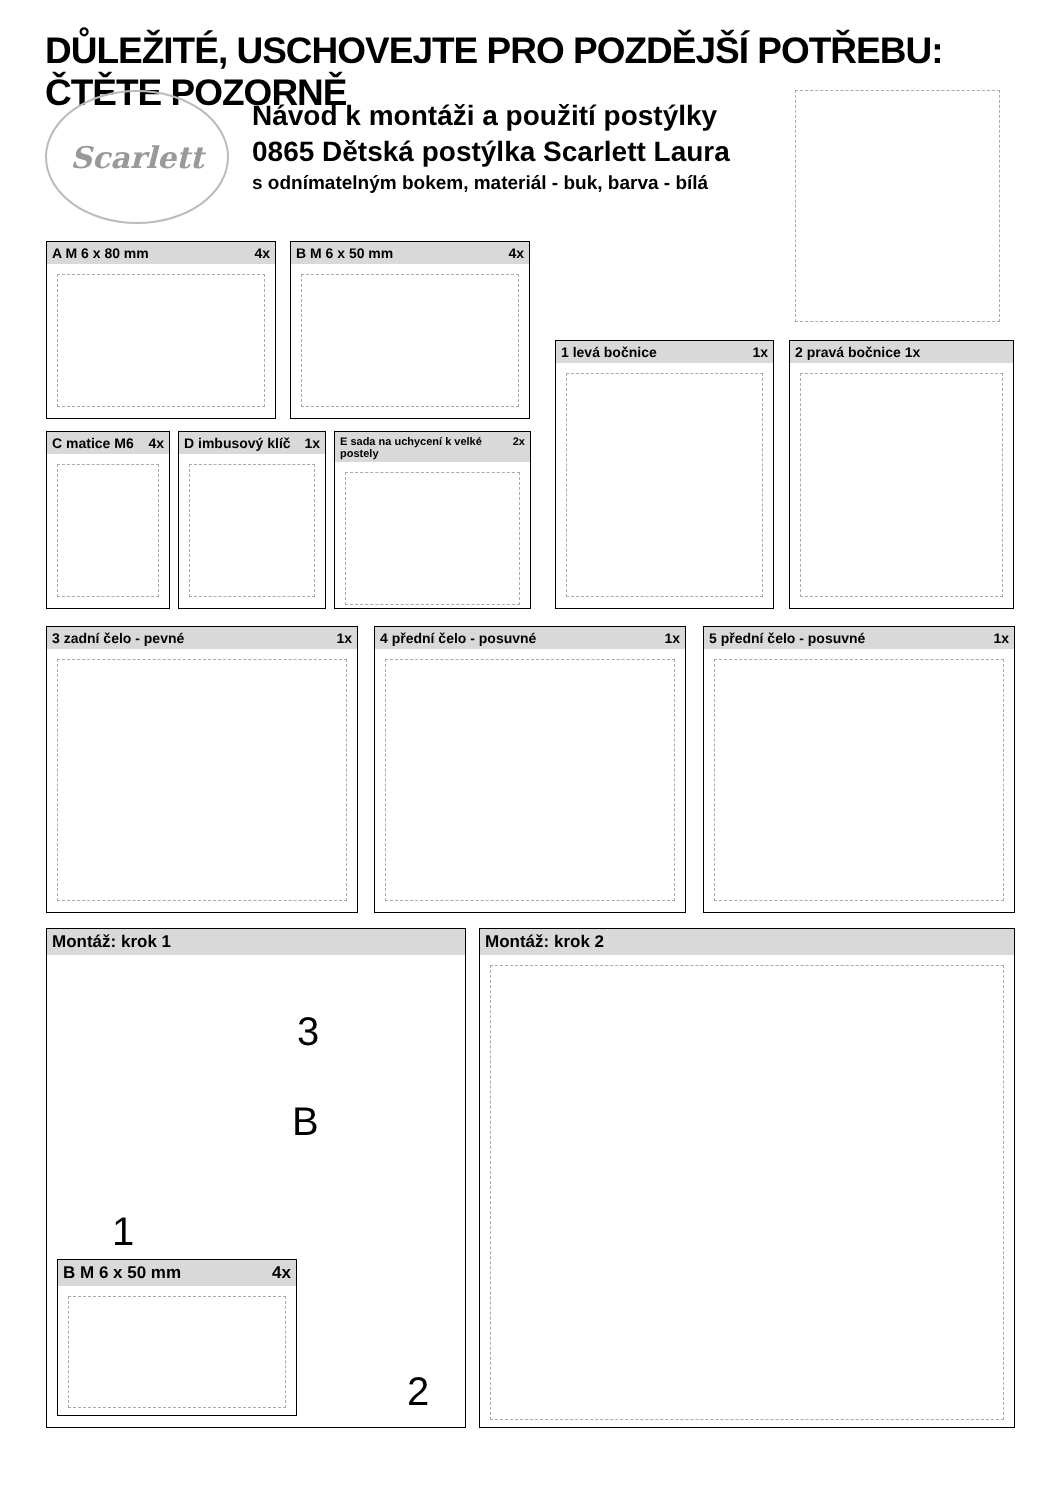DŮLEŽITÉ, USCHOVEJTE PRO POZDĚJŠÍ POTŘEBU: ČTĚTE POZORNĚ
Scarlett
Návod k montáži a použití postýlky
0865 Dětská postýlka Scarlett Laura
s odnímatelným bokem, materiál - buk, barva - bílá
A M 6 x 80 mm 4x B M 6 x 50 mm 4x
C matice M6 4x
D imbusový klíč 1x
E sada na uchycení k velké postely 2x
1 levá bočnice 1x 2 pravá bočnice 1x
3 zadní čelo - pevné 1x 4 přední čelo - posuvné 1x 5 přední čelo - posuvné 1x
Montáž: krok 1
3
B
1
2
B M 6 x 50 mm 4x
Montáž: krok 2